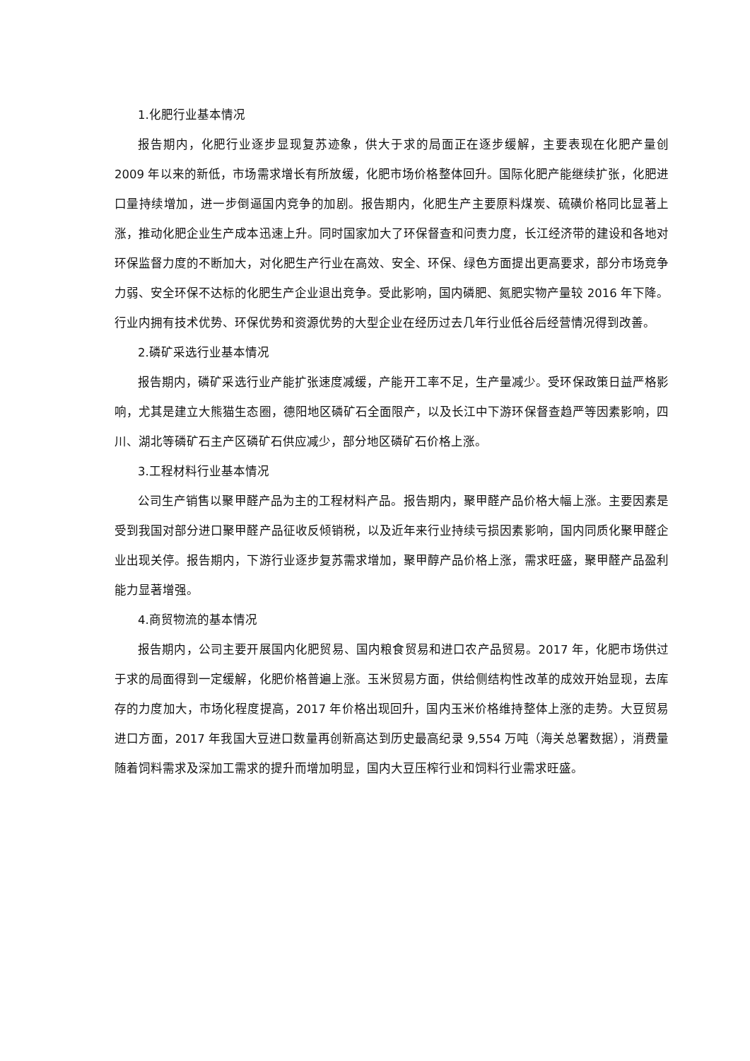1.化肥行业基本情况
报告期内，化肥行业逐步显现复苏迹象，供大于求的局面正在逐步缓解，主要表现在化肥产量创 2009 年以来的新低，市场需求增长有所放缓，化肥市场价格整体回升。国际化肥产能继续扩张，化肥进口量持续增加，进一步倒逼国内竞争的加剧。报告期内，化肥生产主要原料煤炭、硫磺价格同比显著上涨，推动化肥企业生产成本迅速上升。同时国家加大了环保督查和问责力度，长江经济带的建设和各地对环保监督力度的不断加大，对化肥生产行业在高效、安全、环保、绿色方面提出更高要求，部分市场竞争力弱、安全环保不达标的化肥生产企业退出竞争。受此影响，国内磷肥、氮肥实物产量较 2016 年下降。行业内拥有技术优势、环保优势和资源优势的大型企业在经历过去几年行业低谷后经营情况得到改善。
2.磷矿采选行业基本情况
报告期内，磷矿采选行业产能扩张速度减缓，产能开工率不足，生产量减少。受环保政策日益严格影响，尤其是建立大熊猫生态圈，德阳地区磷矿石全面限产，以及长江中下游环保督查趋严等因素影响，四川、湖北等磷矿石主产区磷矿石供应减少，部分地区磷矿石价格上涨。
3.工程材料行业基本情况
公司生产销售以聚甲醛产品为主的工程材料产品。报告期内，聚甲醛产品价格大幅上涨。主要因素是受到我国对部分进口聚甲醛产品征收反倾销税，以及近年来行业持续亏损因素影响，国内同质化聚甲醛企业出现关停。报告期内，下游行业逐步复苏需求增加，聚甲醇产品价格上涨，需求旺盛，聚甲醛产品盈利能力显著增强。
4.商贸物流的基本情况
报告期内，公司主要开展国内化肥贸易、国内粮食贸易和进口农产品贸易。2017 年，化肥市场供过于求的局面得到一定缓解，化肥价格普遍上涨。玉米贸易方面，供给侧结构性改革的成效开始显现，去库存的力度加大，市场化程度提高，2017 年价格出现回升，国内玉米价格维持整体上涨的走势。大豆贸易进口方面，2017 年我国大豆进口数量再创新高达到历史最高纪录 9,554 万吨（海关总署数据），消费量随着饲料需求及深加工需求的提升而增加明显，国内大豆压榨行业和饲料行业需求旺盛。